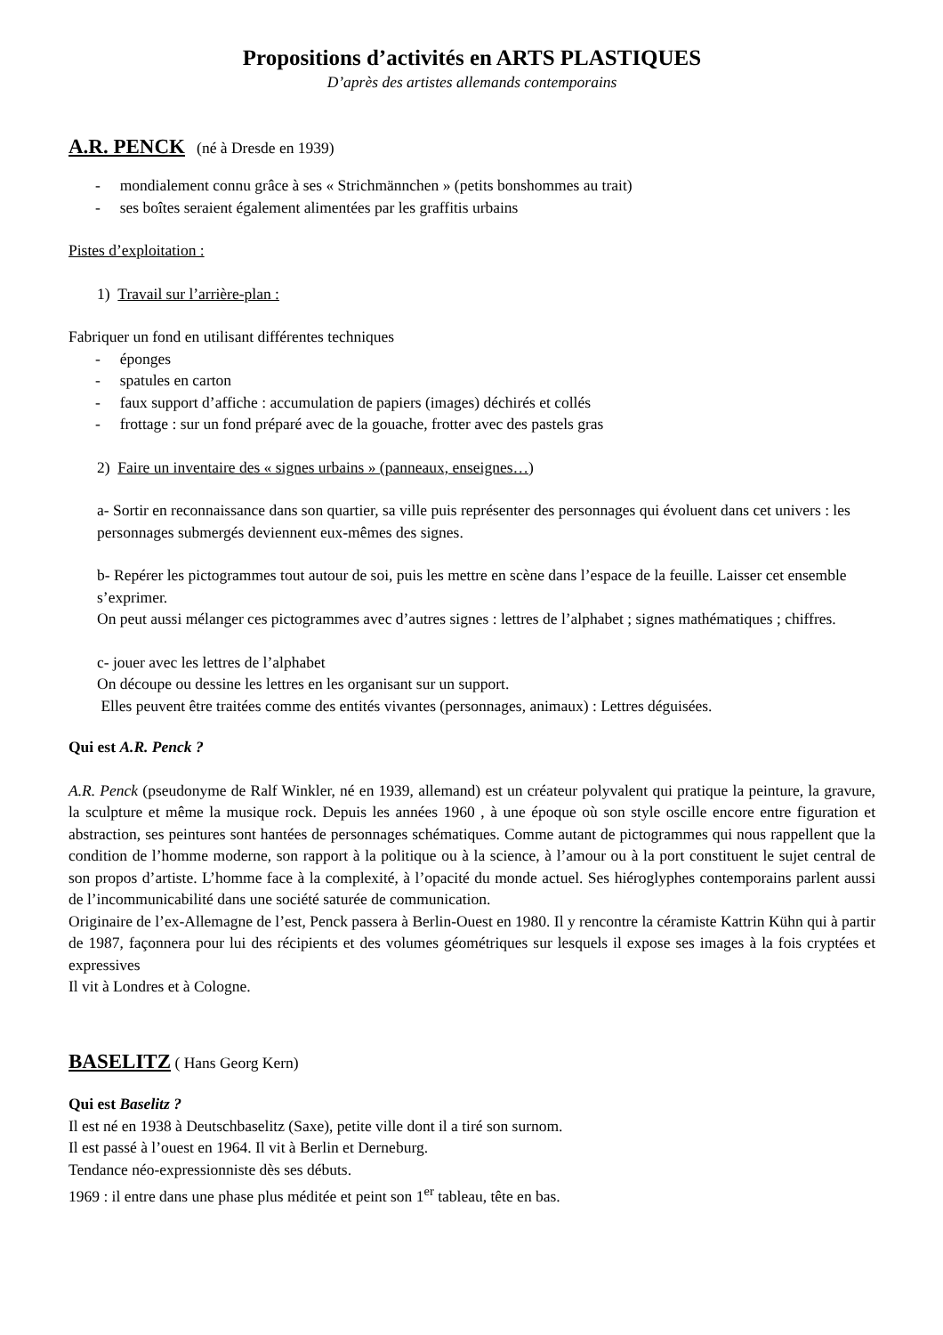Propositions d’activités en ARTS PLASTIQUES
D’après des artistes allemands contemporains
A.R. PENCK
(né à Dresde en 1939)
- mondialement connu grâce à ses « Strichmännchen » (petits bonshommes au trait)
- ses boîtes seraient également alimentées par les graffitis urbains
Pistes d’exploitation :
1) Travail sur l’arrière-plan :
Fabriquer un fond en utilisant différentes techniques
- éponges
- spatules en carton
- faux support d’affiche : accumulation de papiers (images) déchirés et collés
- frottage : sur un fond préparé avec de la gouache, frotter avec des pastels gras
2) Faire un inventaire des « signes urbains » (panneaux, enseignes…)
a- Sortir en reconnaissance dans son quartier, sa ville puis représenter des personnages qui évoluent dans cet univers : les personnages submergés deviennent eux-mêmes des signes.
b- Repérer les pictogrammes tout autour de soi, puis les mettre en scène dans l’espace de la feuille. Laisser cet ensemble s’exprimer.
On peut aussi mélanger ces pictogrammes avec d’autres signes : lettres de l’alphabet ; signes mathématiques ; chiffres.
c- jouer avec les lettres de l’alphabet
On découpe ou dessine les lettres en les organisant sur un support.
Elles peuvent être traitées comme des entités vivantes (personnages, animaux) : Lettres déguisées.
Qui est A.R. Penck ?
A.R. Penck (pseudonyme de Ralf Winkler, né en 1939, allemand) est un créateur polyvalent qui pratique la peinture, la gravure, la sculpture et même la musique rock. Depuis les années 1960 , à une époque où son style oscille encore entre figuration et abstraction, ses peintures sont hantées de personnages schématiques. Comme autant de pictogrammes qui nous rappellent que la condition de l’homme moderne, son rapport à la politique ou à la science, à l’amour ou à la port constituent le sujet central de son propos d’artiste. L’homme face à la complexité, à l’opacité du monde actuel. Ses hiéroglyphes contemporains parlent aussi de l’incommunicabilité dans une société saturée de communication.
Originaire de l’ex-Allemagne de l’est, Penck passera à Berlin-Ouest en 1980. Il y rencontre la céramiste Kattrin Kühn qui à partir de 1987, façonnera pour lui des récipients et des volumes géométriques sur lesquels il expose ses images à la fois cryptées et expressives
Il vit à Londres et à Cologne.
BASELITZ
( Hans Georg Kern)
Qui est Baselitz ?
Il est né en 1938 à Deutschbaselitz (Saxe), petite ville dont il a tiré son surnom.
Il est passé à l’ouest en 1964. Il vit à Berlin et Derneburg.
Tendance néo-expressionniste dès ses débuts.
1969 : il entre dans une phase plus méditée et peint son 1<sup>er</sup> tableau, tête en bas.